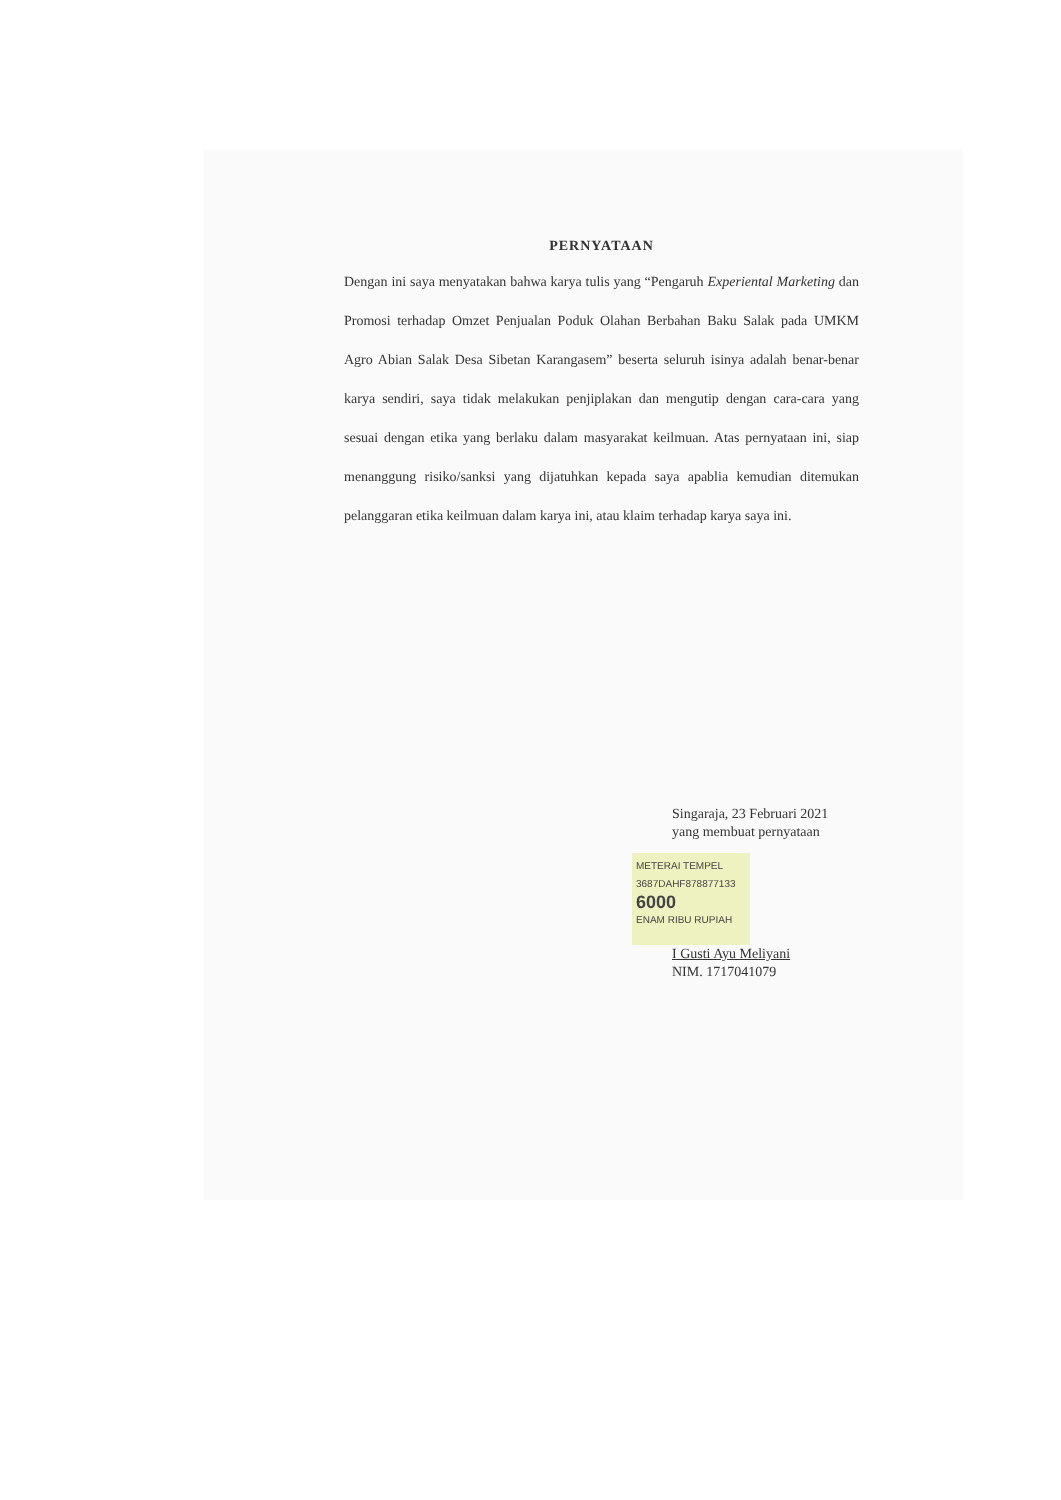PERNYATAAN
Dengan ini saya menyatakan bahwa karya tulis yang “Pengaruh Experiental Marketing dan Promosi terhadap Omzet Penjualan Poduk Olahan Berbahan Baku Salak pada UMKM Agro Abian Salak Desa Sibetan Karangasem” beserta seluruh isinya adalah benar-benar karya sendiri, saya tidak melakukan penjiplakan dan mengutip dengan cara-cara yang sesuai dengan etika yang berlaku dalam masyarakat keilmuan. Atas pernyataan ini, siap menanggung risiko/sanksi yang dijatuhkan kepada saya apablia kemudian ditemukan pelanggaran etika keilmuan dalam karya ini, atau klaim terhadap karya saya ini.
Singaraja, 23 Februari 2021
yang membuat pernyataan
METERAI TEMPEL
3687DAHF878877133
6000
ENAM RIBU RUPIAH
I Gusti Ayu Meliyani
NIM. 1717041079